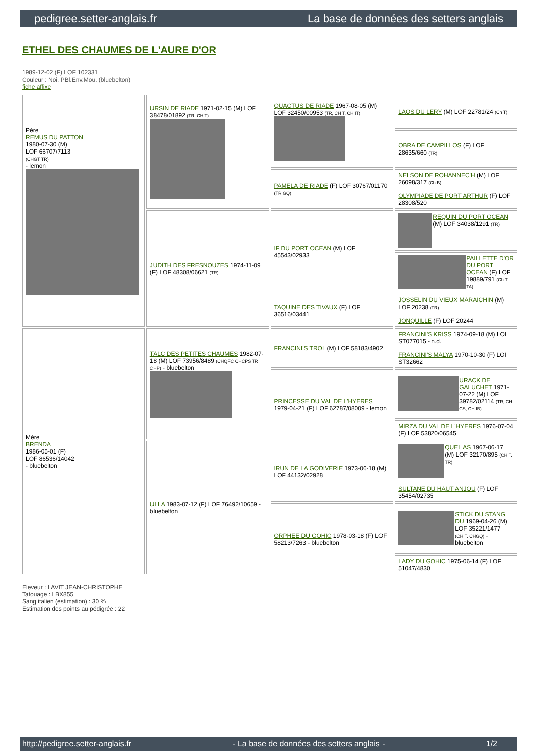pedigree.setter-anglais.fr La base de données des setters anglais
ETHEL DES CHAUMES DE L'AURE D'OR
1989-12-02 (F) LOF 102331
Couleur : Noi. PBl.Env.Mou. (bluebelton)
fiche affixe
| Père REMUS DU PATTON 1980-07-30 (M) LOF 66707/7113 (CHGT TR) - lemon | URSIN DE RIADE 1971-02-15 (M) LOF 38478/01892 (TR, CH T) | QUACTUS DE RIADE 1967-08-05 (M) LOF 32450/00953 (TR, CH T, CH IT) | LAOS DU LERY (M) LOF 22781/24 (Ch T) |
| | | | OBRA DE CAMPILLOS (F) LOF 28635/660 (TR) |
| | | PAMELA DE RIADE (F) LOF 30767/01170 (TR GQ) | NELSON DE ROHANNEC'H (M) LOF 26098/317 (Ch B) |
| | | | OLYMPIADE DE PORT ARTHUR (F) LOF 28308/520 |
| | JUDITH DES FRESNOUZES 1974-11-09 (F) LOF 48308/06621 (TR) | IF DU PORT OCEAN (M) LOF 45543/02933 | REQUIN DU PORT OCEAN (M) LOF 34038/1291 (TR) |
| | | | PAILLETTE D'OR DU PORT OCEAN (F) LOF 19889/791 (Ch T TA) |
| | | TAQUINE DES TIVAUX (F) LOF 36516/03441 | JOSSELIN DU VIEUX MARAICHIN (M) LOF 20238 (TR) |
| | | | JONQUILLE (F) LOF 20244 |
| Mère BRENDA 1986-05-01 (F) LOF 86536/14042 - bluebelton | TALC DES PETITES CHAUMES 1982-07-18 (M) LOF 73956/8489 (CHQFC CHCPS TR CHP) - bluebelton | FRANCINI'S TROL (M) LOF 58183/4902 | FRANCINI'S KRISS 1974-09-18 (M) LOI ST077015 - n.d. |
| | | | FRANCINI'S MALYA 1970-10-30 (F) LOI ST32662 |
| | | PRINCESSE DU VAL DE L'HYERES 1979-04-21 (F) LOF 62787/08009 - lemon | URACK DE GALUCHET 1971-07-22 (M) LOF 39782/02114 (TR, CH CS, CH IB) |
| | | | MIRZA DU VAL DE L'HYERES 1976-07-04 (F) LOF 53820/06545 |
| | ULLA 1983-07-12 (F) LOF 76492/10659 - bluebelton | IRUN DE LA GODIVERIE 1973-06-18 (M) LOF 44132/02928 | QUEL AS 1967-06-17 (M) LOF 32170/895 (CH.T. TR) |
| | | | SULTANE DU HAUT ANJOU (F) LOF 35454/02735 |
| | | ORPHEE DU GOHIC 1978-03-18 (F) LOF 58213/7263 - bluebelton | STICK DU STANG DU 1969-04-26 (M) LOF 35221/1477 (CH.T. CHGQ) - bluebelton |
| | | | LADY DU GOHIC 1975-06-14 (F) LOF 51047/4830 |
Eleveur : LAVIT JEAN-CHRISTOPHE
Tatouage : LBX855
Sang italien (estimation) : 30 %
Estimation des points au pédigrée : 22
http://pedigree.setter-anglais.fr - La base de données des setters anglais - 1/2